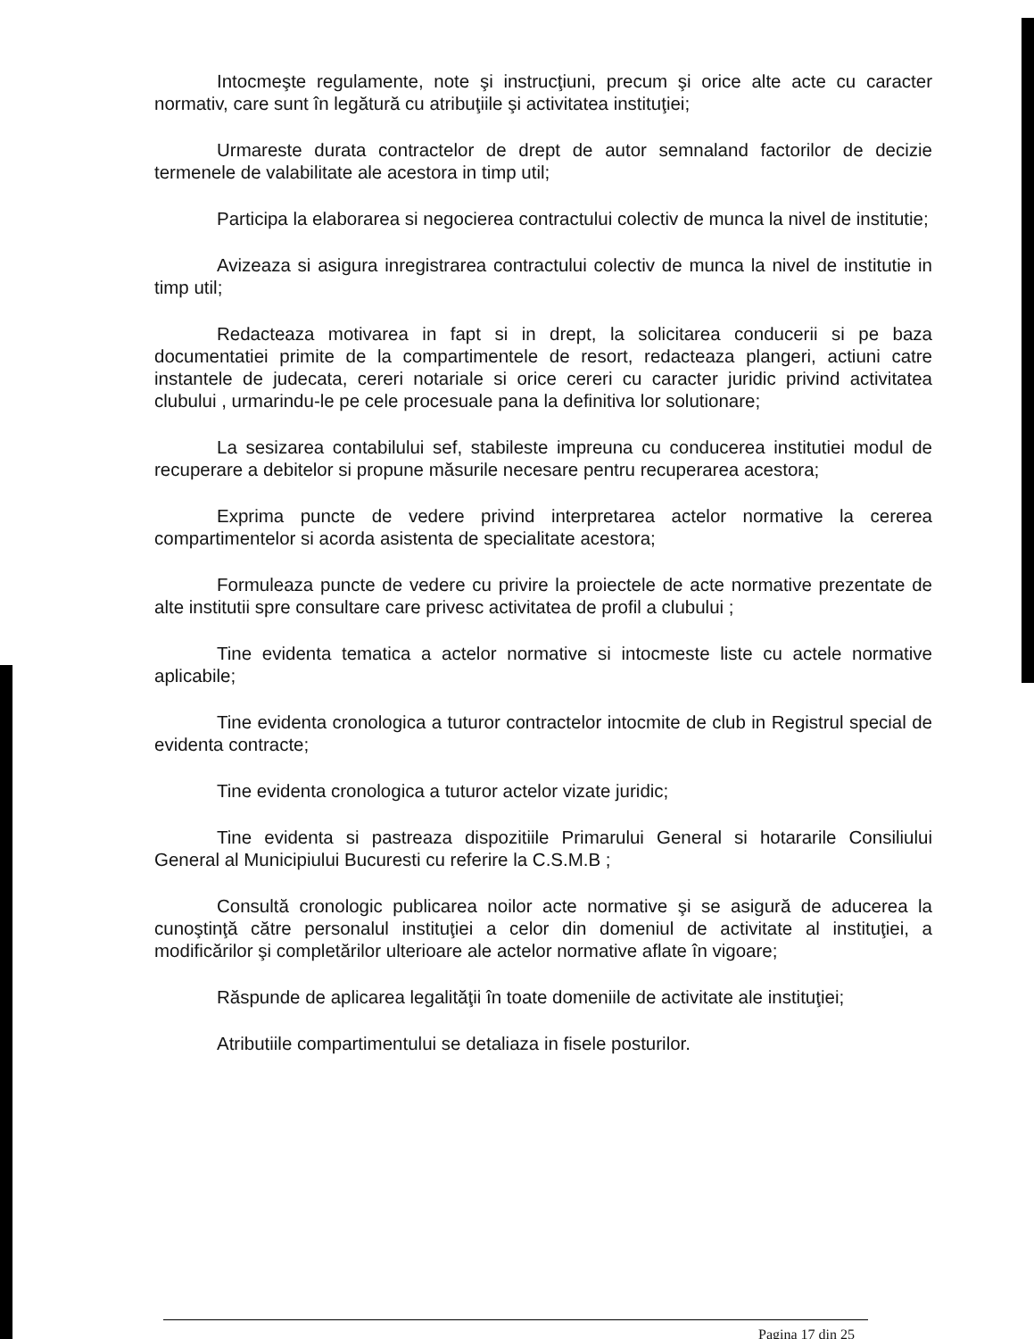Intocmeşte regulamente, note şi instrucţiuni, precum şi orice alte acte cu caracter normativ, care sunt în legătură cu atribuţiile şi activitatea instituţiei;
Urmareste durata contractelor de drept de autor semnaland factorilor de decizie termenele de valabilitate ale acestora in timp util;
Participa la elaborarea si negocierea contractului colectiv de munca la nivel de institutie;
Avizeaza si asigura inregistrarea contractului colectiv de munca la nivel de institutie in timp util;
Redacteaza motivarea in fapt si in drept, la solicitarea conducerii si pe baza documentatiei primite de la compartimentele de resort, redacteaza plangeri, actiuni catre instantele de judecata, cereri notariale si orice cereri cu caracter juridic privind activitatea clubului , urmarindu-le pe cele procesuale pana la definitiva lor solutionare;
La sesizarea contabilului sef, stabileste impreuna cu conducerea institutiei modul de recuperare a debitelor si propune măsurile necesare pentru recuperarea acestora;
Exprima puncte de vedere privind interpretarea actelor normative la cererea compartimentelor si acorda asistenta de specialitate acestora;
Formuleaza puncte de vedere cu privire la proiectele de acte normative prezentate de alte institutii spre consultare care privesc activitatea de profil a clubului ;
Tine evidenta tematica a actelor normative si intocmeste liste cu actele normative aplicabile;
Tine evidenta cronologica a tuturor contractelor intocmite de club in Registrul special de evidenta contracte;
Tine evidenta cronologica a tuturor actelor vizate juridic;
Tine evidenta si pastreaza dispozitiile Primarului General si hotararile Consiliului General al Municipiului Bucuresti cu referire la C.S.M.B ;
Consultă cronologic publicarea noilor acte normative şi se asigură de aducerea la cunoştinţă către personalul instituţiei a celor din domeniul de activitate al instituţiei, a modificărilor şi completărilor ulterioare ale actelor normative aflate în vigoare;
Răspunde de aplicarea legalităţii în toate domeniile de activitate ale instituţiei;
Atributiile compartimentului se detaliaza in fisele posturilor.
Pagina 17 din 25